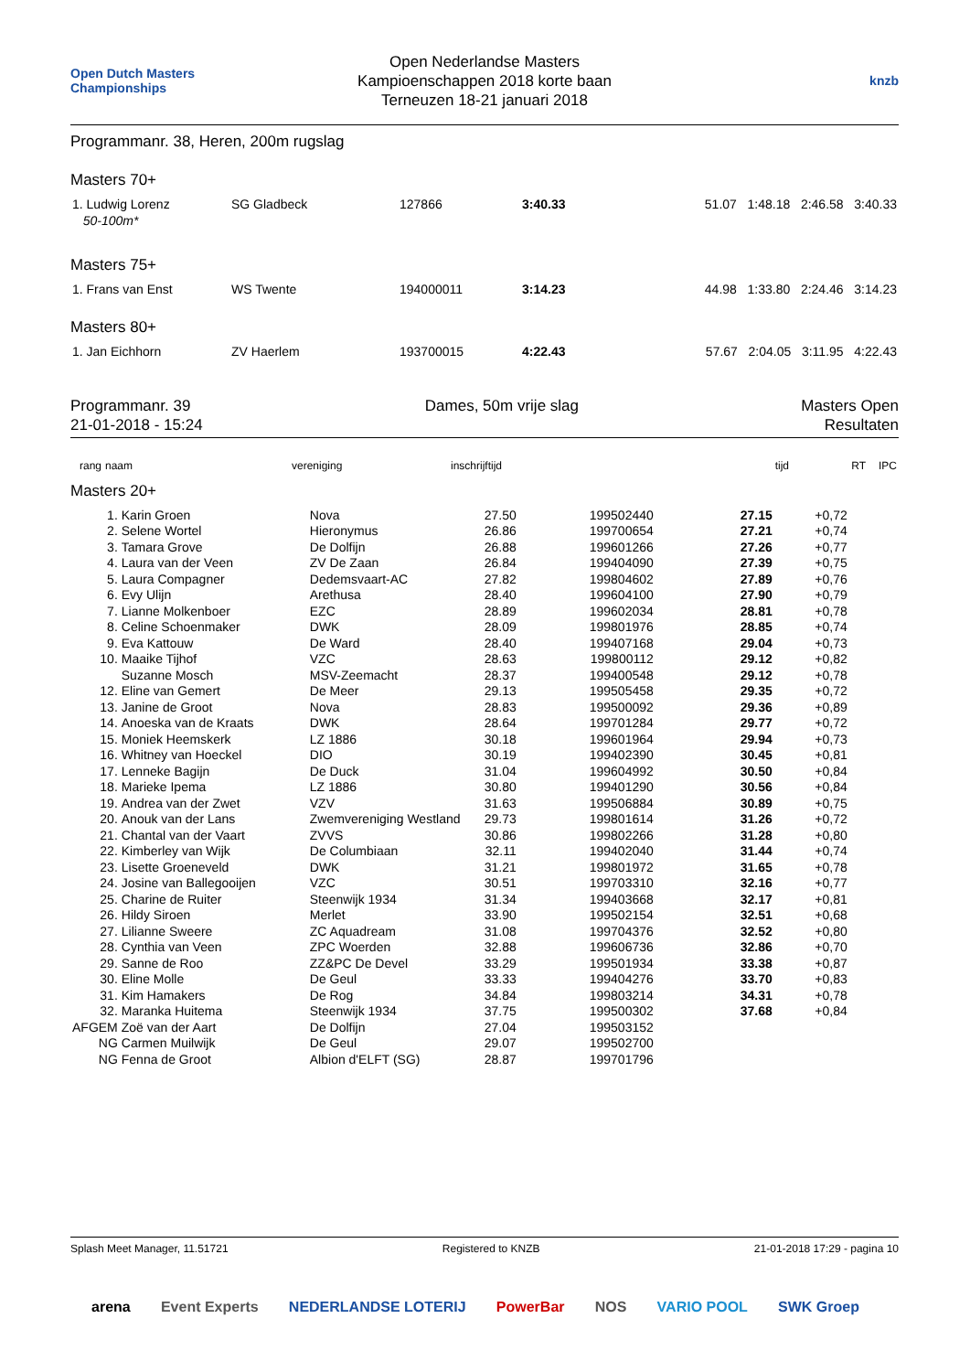Open Dutch Masters Championships
Open Nederlandse Masters
Kampioenschappen 2018 korte baan
Terneuzen 18-21 januari 2018
knzb
Programmanr. 38, Heren, 200m rugslag
Masters 70+
| 1. Ludwig Lorenz 50-100m* | SG Gladbeck | 127866 | 3:40.33 | 51.07 1:48.18 2:46.58 3:40.33 |
Masters 75+
| 1. Frans van Enst | WS Twente | 194000011 | 3:14.23 | 44.98 1:33.80 2:24.46 3:14.23 |
Masters 80+
| 1. Jan Eichhorn | ZV Haerlem | 193700015 | 4:22.43 | 57.67 2:04.05 3:11.95 4:22.43 |
Programmanr. 39
21-01-2018 - 15:24
Dames, 50m vrije slag Masters Open
Resultaten
| rang | naam | vereniging | inschrijftijd | tijd | RT | IPC |
| --- | --- | --- | --- | --- | --- | --- |
Masters 20+
| 1. | Karin Groen | Nova | 27.50 | 199502440 | 27.15 | +0,72 | |
| 2. | Selene Wortel | Hieronymus | 26.86 | 199700654 | 27.21 | +0,74 | |
| 3. | Tamara Grove | De Dolfijn | 26.88 | 199601266 | 27.26 | +0,77 | |
| 4. | Laura van der Veen | ZV De Zaan | 26.84 | 199404090 | 27.39 | +0,75 | |
| 5. | Laura Compagner | Dedemsvaart-AC | 27.82 | 199804602 | 27.89 | +0,76 | |
| 6. | Evy Ulijn | Arethusa | 28.40 | 199604100 | 27.90 | +0,79 | |
| 7. | Lianne Molkenboer | EZC | 28.89 | 199602034 | 28.81 | +0,78 | |
| 8. | Celine Schoenmaker | DWK | 28.09 | 199801976 | 28.85 | +0,74 | |
| 9. | Eva Kattouw | De Ward | 28.40 | 199407168 | 29.04 | +0,73 | |
| 10. | Maaike Tijhof | VZC | 28.63 | 199800112 | 29.12 | +0,82 | |
| | Suzanne Mosch | MSV-Zeemacht | 28.37 | 199400548 | 29.12 | +0,78 | |
| 12. | Eline van Gemert | De Meer | 29.13 | 199505458 | 29.35 | +0,72 | |
| 13. | Janine de Groot | Nova | 28.83 | 199500092 | 29.36 | +0,89 | |
| 14. | Anoeska van de Kraats | DWK | 28.64 | 199701284 | 29.77 | +0,72 | |
| 15. | Moniek Heemskerk | LZ 1886 | 30.18 | 199601964 | 29.94 | +0,73 | |
| 16. | Whitney van Hoeckel | DIO | 30.19 | 199402390 | 30.45 | +0,81 | |
| 17. | Lenneke Bagijn | De Duck | 31.04 | 199604992 | 30.50 | +0,84 | |
| 18. | Marieke Ipema | LZ 1886 | 30.80 | 199401290 | 30.56 | +0,84 | |
| 19. | Andrea van der Zwet | VZV | 31.63 | 199506884 | 30.89 | +0,75 | |
| 20. | Anouk van der Lans | Zwemvereniging Westland | 29.73 | 199801614 | 31.26 | +0,72 | |
| 21. | Chantal van der Vaart | ZVVS | 30.86 | 199802266 | 31.28 | +0,80 | |
| 22. | Kimberley van Wijk | De Columbiaan | 32.11 | 199402040 | 31.44 | +0,74 | |
| 23. | Lisette Groeneveld | DWK | 31.21 | 199801972 | 31.65 | +0,78 | |
| 24. | Josine van Ballegooijen | VZC | 30.51 | 199703310 | 32.16 | +0,77 | |
| 25. | Charine de Ruiter | Steenwijk 1934 | 31.34 | 199403668 | 32.17 | +0,81 | |
| 26. | Hildy Siroen | Merlet | 33.90 | 199502154 | 32.51 | +0,68 | |
| 27. | Lilianne Sweere | ZC Aquadream | 31.08 | 199704376 | 32.52 | +0,80 | |
| 28. | Cynthia van Veen | ZPC Woerden | 32.88 | 199606736 | 32.86 | +0,70 | |
| 29. | Sanne de Roo | ZZ&PC De Devel | 33.29 | 199501934 | 33.38 | +0,87 | |
| 30. | Eline Molle | De Geul | 33.33 | 199404276 | 33.70 | +0,83 | |
| 31. | Kim Hamakers | De Rog | 34.84 | 199803214 | 34.31 | +0,78 | |
| 32. | Maranka Huitema | Steenwijk 1934 | 37.75 | 199500302 | 37.68 | +0,84 | |
| AFGEM | Zoë van der Aart | De Dolfijn | 27.04 | 199503152 | | | |
| NG | Carmen Muilwijk | De Geul | 29.07 | 199502700 | | | |
| NG | Fenna de Groot | Albion d'ELFT (SG) | 28.87 | 199701796 | | | |
Splash Meet Manager, 11.51721 Registered to KNZB 21-01-2018 17:29 - pagina 10
arena Event Experts NEDERLANDSE LOTERIJ PowerBar NOS VARIO POOL SWK Groep